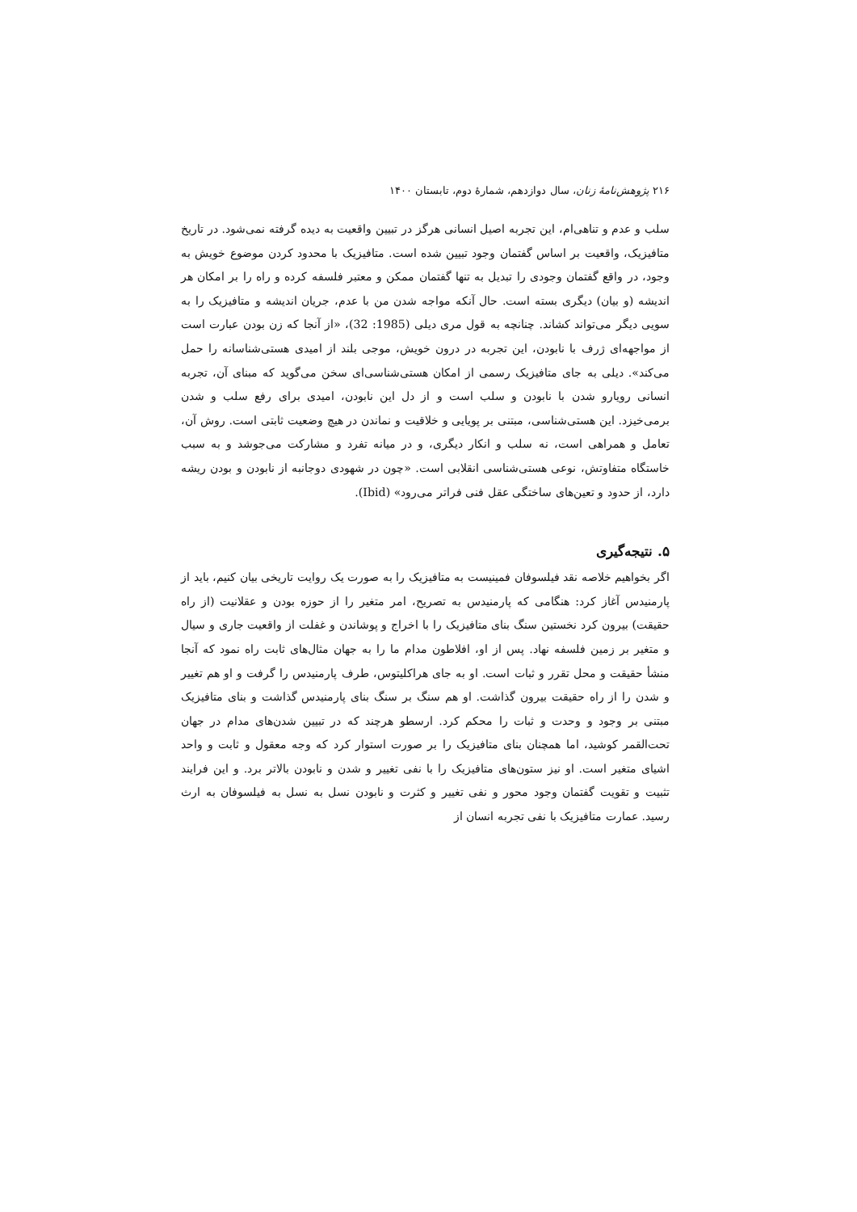۲۱۶ پژوهش‌نامهٔ زنان، سال دوازدهم، شمارهٔ دوم، تابستان ۱۴۰۰
سلب و عدم و تناهی‌ام، این تجربه اصیل انسانی هرگز در تبیین واقعیت به دیده گرفته نمی‌شود. در تاریخ متافیزیک، واقعیت بر اساس گفتمان وجود تبیین شده است. متافیزیک با محدود کردن موضوع خویش به وجود، در واقع گفتمان وجودی را تبدیل به تنها گفتمان ممکن و معتبر فلسفه کرده و راه را بر امکان هر اندیشه (و بیان) دیگری بسته است. حال آنکه مواجه شدن من با عدم، جریان اندیشه و متافیزیک را به سویی دیگر می‌تواند کشاند. چنانچه به قول مری دیلی (1985: 32)، «از آنجا که زن بودن عبارت است از مواجهه‌ای ژرف با نابودن، این تجربه در درون خویش، موجی بلند از امیدی هستی‌شناسانه را حمل می‌کند». دیلی به جای متافیزیک رسمی از امکان هستی‌شناسی‌ای سخن می‌گوید که مبنای آن، تجربه انسانی رویارو شدن با نابودن و سلب است و از دل این نابودن، امیدی برای رفع سلب و شدن برمی‌خیزد. این هستی‌شناسی، مبتنی بر پویایی و خلاقیت و نماندن در هیچ وضعیت ثابتی است. روش آن، تعامل و همراهی است، نه سلب و انکار دیگری، و در میانه تفرد و مشارکت می‌جوشد و به سبب خاستگاه متفاوتش، نوعی هستی‌شناسی انقلابی است. «چون در شهودی دوجانبه از نابودن و بودن ریشه دارد، از حدود و تعین‌های ساختگی عقل فنی فراتر می‌رود» (Ibid).
۵. نتیجه‌گیری
اگر بخواهیم خلاصه نقد فیلسوفان فمینیست به متافیزیک را به صورت یک روایت تاریخی بیان کنیم، باید از پارمنیدس آغاز کرد: هنگامی که پارمنیدس به تصریح، امر متغیر را از حوزه بودن و عقلانیت (از راه حقیقت) بیرون کرد نخستین سنگ بنای متافیزیک را با اخراج و پوشاندن و غفلت از واقعیت جاری و سیال و متغیر بر زمین فلسفه نهاد. پس از او، افلاطون مدام ما را به جهان مثال‌های ثابت راه نمود که آنجا منشأ حقیقت و محل تقرر و ثبات است. او به جای هراکلیتوس، طرف پارمنیدس را گرفت و او هم تغییر و شدن را از راه حقیقت بیرون گذاشت. او هم سنگ بر سنگ بنای پارمنیدس گذاشت و بنای متافیزیک مبتنی بر وجود و وحدت و ثبات را محکم کرد. ارسطو هرچند که در تبیین شدن‌های مدام در جهان تحت‌القمر کوشید، اما همچنان بنای متافیزیک را بر صورت استوار کرد که وجه معقول و ثابت و واحد اشیای متغیر است. او نیز ستون‌های متافیزیک را با نفی تغییر و شدن و نابودن بالاتر برد. و این فرایند تثبیت و تقویت گفتمان وجود محور و نفی تغییر و کثرت و نابودن نسل به نسل به فیلسوفان به ارث رسید. عمارت متافیزیک با نفی تجربه انسان از